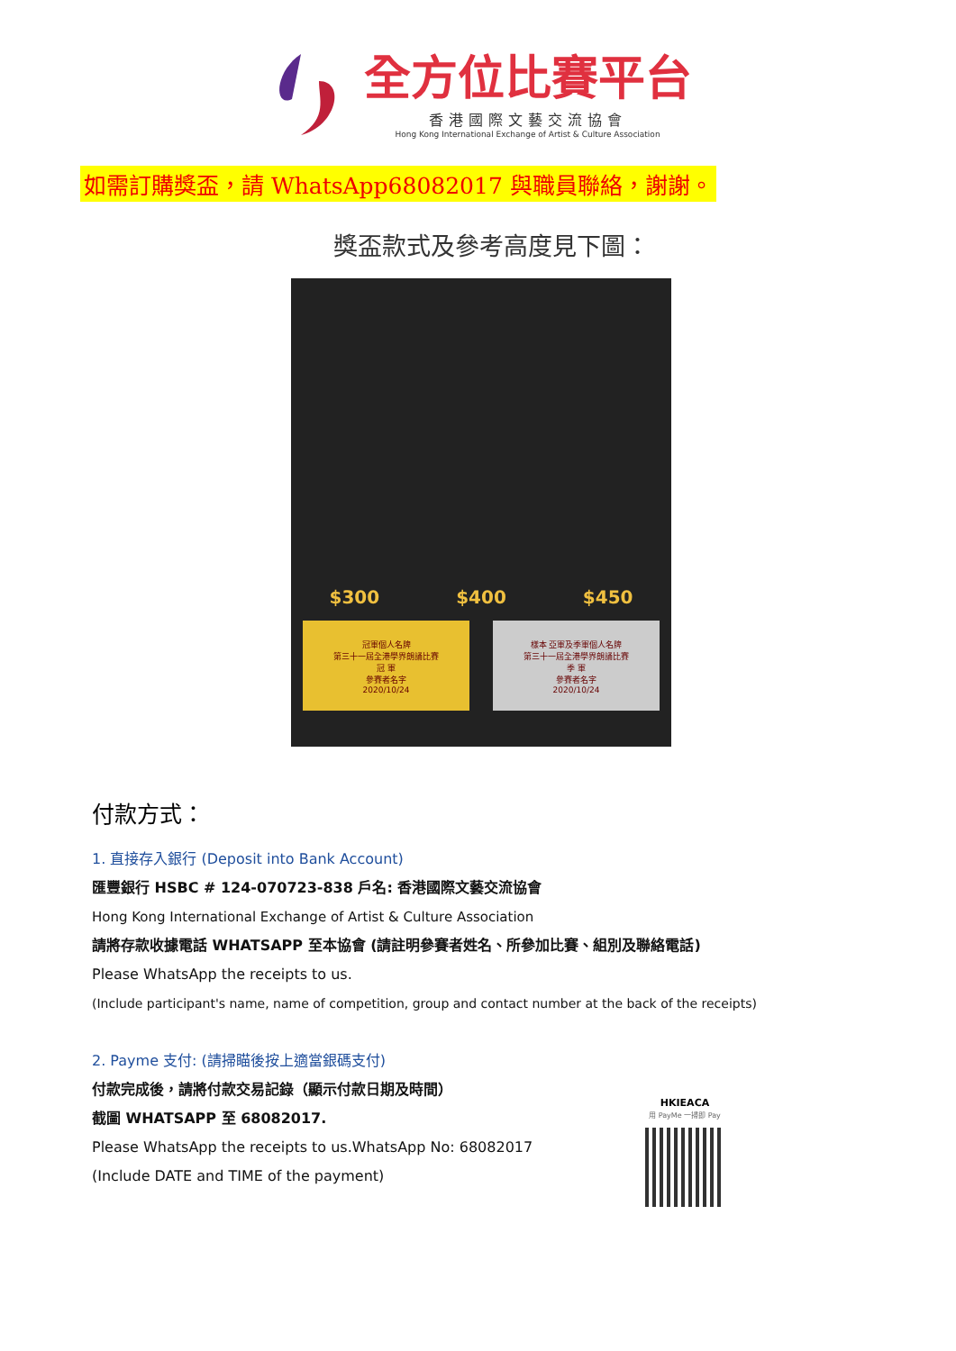全方位比賽平台
香港國際文藝交流協會
Hong Kong International Exchange of Artist & Culture Association
如需訂購獎盃，請 WhatsApp68082017 與職員聯絡，謝謝。
獎盃款式及參考高度見下圖：
$300 $400 $450
冠軍個人名牌
第三十一屆全港學界朗誦比賽
冠 軍
參賽者名字
2020/10/24
樣本 亞軍及季軍個人名牌
第三十一屆全港學界朗誦比賽
季 軍
參賽者名字
2020/10/24
付款方式：
1. 直接存入銀行 (Deposit into Bank Account)
匯豐銀行 HSBC # 124-070723-838 戶名: 香港國際文藝交流協會
Hong Kong International Exchange of Artist & Culture Association
請將存款收據電話 WHATSAPP 至本協會 (請註明參賽者姓名、所參加比賽、組別及聯絡電話)
Please WhatsApp the receipts to us.
(Include participant's name, name of competition, group and contact number at the back of the receipts)
2. Payme 支付: (請掃瞄後按上適當銀碼支付)
付款完成後，請將付款交易記錄（顯示付款日期及時間）
截圖 WHATSAPP 至 68082017.
Please WhatsApp the receipts to us.WhatsApp No: 68082017
(Include DATE and TIME of the payment)
HKIEACA
用 PayMe 一掃即 Pay